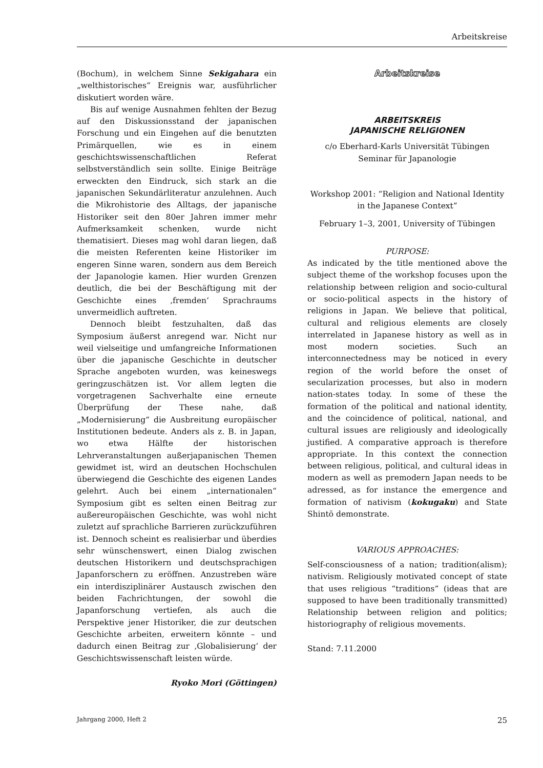Arbeitskreise
(Bochum), in welchem Sinne Sekigahara ein „welthistorisches“ Ereignis war, ausführlicher diskutiert worden wäre.
Bis auf wenige Ausnahmen fehlten der Bezug auf den Diskussionsstand der japanischen Forschung und ein Eingehen auf die benutzten Primärquellen, wie es in einem geschichtswissenschaftlichen Referat selbstverständlich sein sollte. Einige Beiträge erweckten den Eindruck, sich stark an die japanischen Sekundärliteratur anzulehnen. Auch die Mikrohistorie des Alltags, der japanische Historiker seit den 80er Jahren immer mehr Aufmerksamkeit schenken, wurde nicht thematisiert. Dieses mag wohl daran liegen, daß die meisten Referenten keine Historiker im engeren Sinne waren, sondern aus dem Bereich der Japanologie kamen. Hier wurden Grenzen deutlich, die bei der Beschäftigung mit der Geschichte eines ‚fremden‘ Sprachraums unvermeidlich auftreten.
Dennoch bleibt festzuhalten, daß das Symposium äußerst anregend war. Nicht nur weil vielseitige und umfangreiche Informationen über die japanische Geschichte in deutscher Sprache angeboten wurden, was keineswegs geringzuschätzen ist. Vor allem legten die vorgetragenen Sachverhalte eine erneute Überprüfung der These nahe, daß „Modernisierung“ die Ausbreitung europäischer Institutionen bedeute. Anders als z. B. in Japan, wo etwa Hälfte der historischen Lehrveranstaltungen außerjapanischen Themen gewidmet ist, wird an deutschen Hochschulen überwiegend die Geschichte des eigenen Landes gelehrt. Auch bei einem „internationalen“ Symposium gibt es selten einen Beitrag zur außereuropäischen Geschichte, was wohl nicht zuletzt auf sprachliche Barrieren zurückzuführen ist. Dennoch scheint es realisierbar und überdies sehr wünschenswert, einen Dialog zwischen deutschen Historikern und deutschsprachigen Japanforschern zu eröffnen. Anzustreben wäre ein interdisziplinärer Austausch zwischen den beiden Fachrichtungen, der sowohl die Japanforschung vertiefen, als auch die Perspektive jener Historiker, die zur deutschen Geschichte arbeiten, erweitern könnte – und dadurch einen Beitrag zur ‚Globalisierung‘ der Geschichtswissenschaft leisten würde.
Ryoko Mori (Göttingen)
Arbeitskreise
ARBEITSKREIS
JAPANISCHE RELIGIONEN
c/o Eberhard-Karls Universität Tübingen
Seminar für Japanologie
Workshop 2001: “Religion and National Identity in the Japanese Context”
February 1–3, 2001, University of Tübingen
PURPOSE:
As indicated by the title mentioned above the subject theme of the workshop focuses upon the relationship between religion and socio-cultural or socio-political aspects in the history of religions in Japan. We believe that political, cultural and religious elements are closely interrelated in Japanese history as well as in most modern societies. Such an interconnectedness may be noticed in every region of the world before the onset of secularization processes, but also in modern nation-states today. In some of these the formation of the political and national identity, and the coincidence of political, national, and cultural issues are religiously and ideologically justified. A comparative approach is therefore appropriate. In this context the connection between religious, political, and cultural ideas in modern as well as premodern Japan needs to be adressed, as for instance the emergence and formation of nativism (kokugaku) and State Shintō demonstrate.
VARIOUS APPROACHES:
Self-consciousness of a nation; tradition(alism); nativism. Religiously motivated concept of state that uses religious “traditions” (ideas that are supposed to have been traditionally transmitted) Relationship between religion and politics; historiography of religious movements.
Stand: 7.11.2000
Jahrgang 2000, Heft 2 25